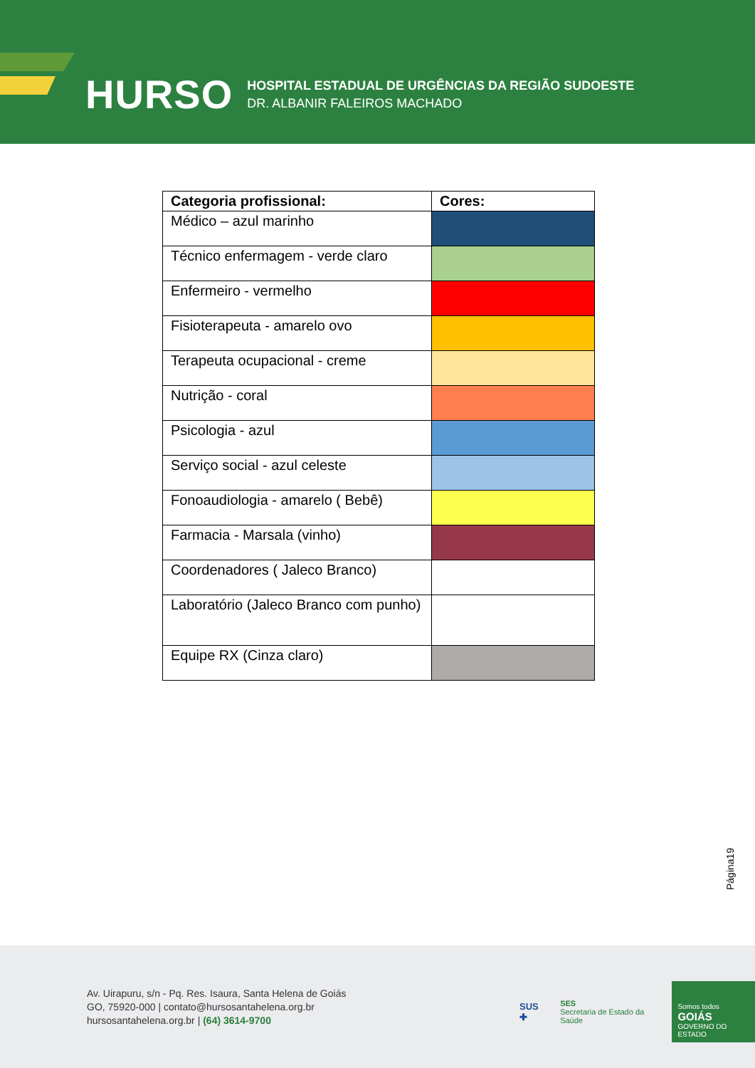HURSO
HOSPITAL ESTADUAL DE URGÊNCIAS DA REGIÃO SUDOESTE
DR. ALBANIR FALEIROS MACHADO
| Categoria profissional: | Cores: |
| --- | --- |
| Médico – azul marinho | |
| Técnico enfermagem - verde claro | |
| Enfermeiro - vermelho | |
| Fisioterapeuta - amarelo ovo | |
| Terapeuta ocupacional - creme | |
| Nutrição - coral | |
| Psicologia - azul | |
| Serviço social - azul celeste | |
| Fonoaudiologia - amarelo ( Bebê) | |
| Farmacia - Marsala (vinho) | |
| Coordenadores ( Jaleco Branco) | |
| Laboratório (Jaleco Branco com punho) | |
| Equipe RX (Cinza claro) | |
Página19
Av. Uirapuru, s/n - Pq. Res. Isaura, Santa Helena de Goiás
GO, 75920-000 | contato@hursosantahelena.org.br
hursosantahelena.org.br | (64) 3614-9700
SUS ✚ SES
Secretaria de Estado da Saúde
Somos todos
GOIÁS
GOVERNO DO ESTADO